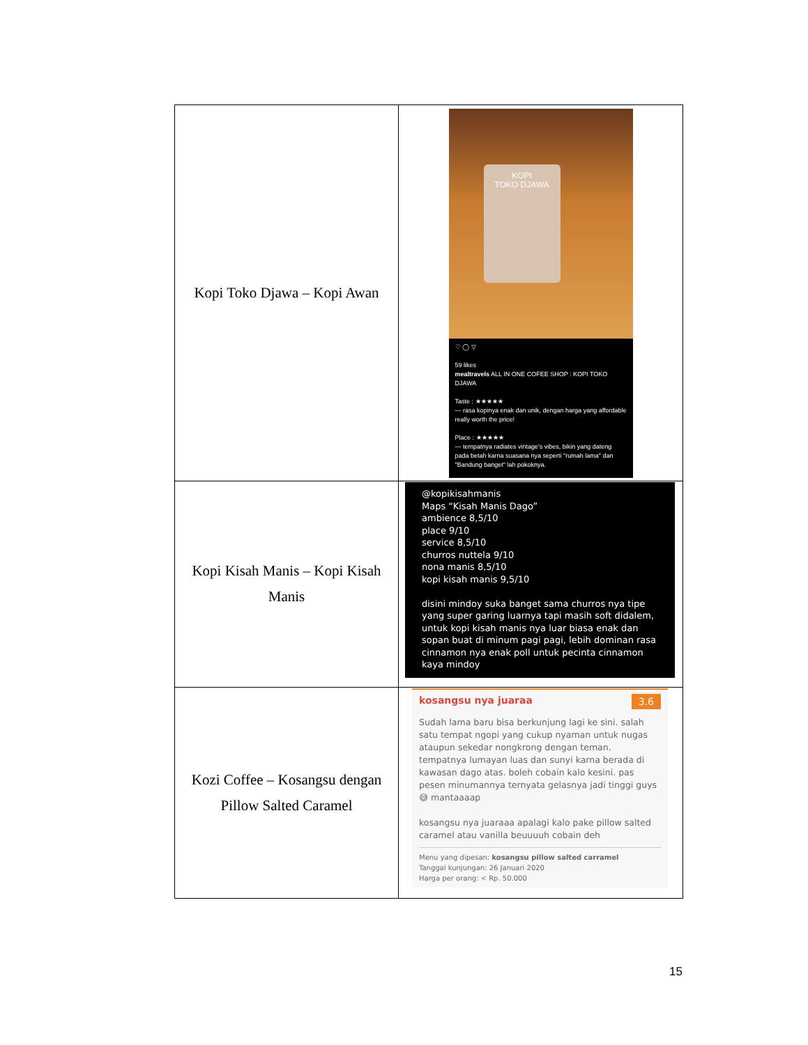| Kopi Toko Djawa – Kopi Awan | KOPI TOKO DJAWA ♡ ◯ ▽ 59 likes mealtravels ALL IN ONE COFEE SHOP : KOPI TOKO DJAWA Taste : ★★★★★ — rasa kopinya enak dan unik, dengan harga yang affordable really worth the price! Place : ★★★★★ — tempatnya radiates vintage's vibes, bikin yang dateng pada betah karna suasana nya seperti "rumah lama" dan "Bandung banget" lah pokoknya. |
| Kopi Kisah Manis – Kopi Kisah Manis | @kopikisahmanis Maps “Kisah Manis Dago” ambience 8,5/10 place 9/10 service 8,5/10 churros nuttela 9/10 nona manis 8,5/10 kopi kisah manis 9,5/10 disini mindoy suka banget sama churros nya tipe yang super garing luarnya tapi masih soft didalem, untuk kopi kisah manis nya luar biasa enak dan sopan buat di minum pagi pagi, lebih dominan rasa cinnamon nya enak poll untuk pecinta cinnamon kaya mindoy |
| Kozi Coffee – Kosangsu dengan Pillow Salted Caramel | kosangsu nya juaraa 3.6 Sudah lama baru bisa berkunjung lagi ke sini. salah satu tempat ngopi yang cukup nyaman untuk nugas ataupun sekedar nongkrong dengan teman. tempatnya lumayan luas dan sunyi karna berada di kawasan dago atas. boleh cobain kalo kesini. pas pesen minumannya ternyata gelasnya jadi tinggi guys 😅 mantaaaap kosangsu nya juaraaa apalagi kalo pake pillow salted caramel atau vanilla beuuuuh cobain deh Menu yang dipesan: kosangsu pillow salted carramel Tanggal kunjungan: 26 Januari 2020 Harga per orang: < Rp. 50.000 |
15